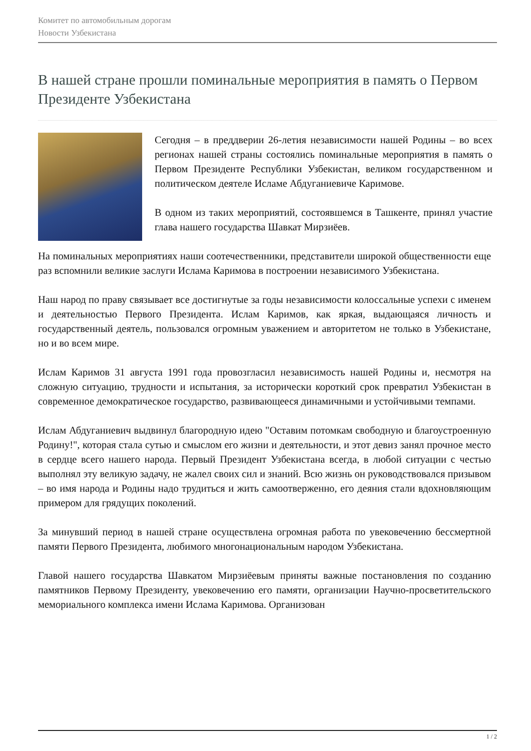Комитет по автомобильным дорогам
Новости Узбекистана
В нашей стране прошли поминальные мероприятия в память о Первом Президенте Узбекистана
Сегодня – в преддверии 26-летия независимости нашей Родины – во всех регионах нашей страны состоялись поминальные мероприятия в память о Первом Президенте Республики Узбекистан, великом государственном и политическом деятеле Исламе Абдуганиевиче Каримове.
В одном из таких мероприятий, состоявшемся в Ташкенте, принял участие глава нашего государства Шавкат Мирзиёев.
На поминальных мероприятиях наши соотечественники, представители широкой общественности еще раз вспомнили великие заслуги Ислама Каримова в построении независимого Узбекистана.
Наш народ по праву связывает все достигнутые за годы независимости колоссальные успехи с именем и деятельностью Первого Президента. Ислам Каримов, как яркая, выдающаяся личность и государственный деятель, пользовался огромным уважением и авторитетом не только в Узбекистане, но и во всем мире.
Ислам Каримов 31 августа 1991 года провозгласил независимость нашей Родины и, несмотря на сложную ситуацию, трудности и испытания, за исторически короткий срок превратил Узбекистан в современное демократическое государство, развивающееся динамичными и устойчивыми темпами.
Ислам Абдуганиевич выдвинул благородную идею "Оставим потомкам свободную и благоустроенную Родину!", которая стала сутью и смыслом его жизни и деятельности, и этот девиз занял прочное место в сердце всего нашего народа. Первый Президент Узбекистана всегда, в любой ситуации с честью выполнял эту великую задачу, не жалел своих сил и знаний. Всю жизнь он руководствовался призывом – во имя народа и Родины надо трудиться и жить самоотверженно, его деяния стали вдохновляющим примером для грядущих поколений.
За минувший период в нашей стране осуществлена огромная работа по увековечению бессмертной памяти Первого Президента, любимого многонациональным народом Узбекистана.
Главой нашего государства Шавкатом Мирзиёевым приняты важные постановления по созданию памятников Первому Президенту, увековечению его памяти, организации Научно-просветительского мемориального комплекса имени Ислама Каримова. Организован
1 / 2